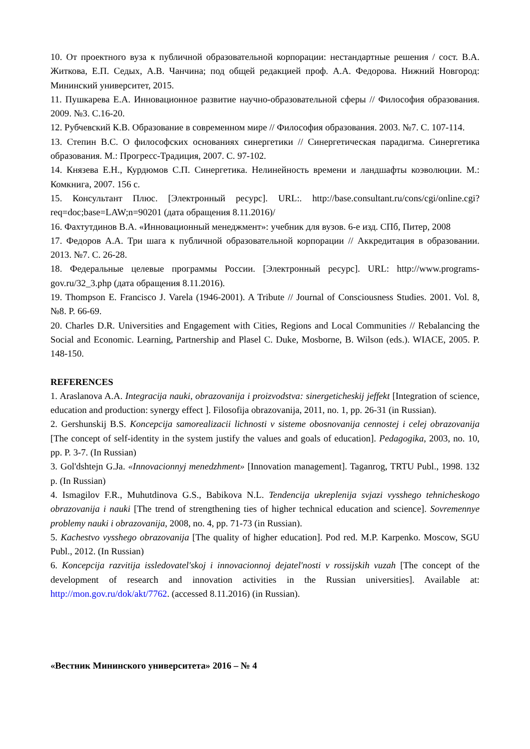10. От проектного вуза к публичной образовательной корпорации: нестандартные решения / сост. В.А. Житкова, Е.П. Седых, А.В. Чанчина; под общей редакцией проф. А.А. Федорова. Нижний Новгород: Мининский университет, 2015.
11. Пушкарева Е.А. Инновационное развитие научно-образовательной сферы // Философия образования. 2009. №3. С.16-20.
12. Рубчевский К.В. Образование в современном мире // Философия образования. 2003. №7. С. 107-114.
13. Степин В.С. О философских основаниях синергетики // Синергетическая парадигма. Синергетика образования. М.: Прогресс-Традиция, 2007. С. 97-102.
14. Князева Е.Н., Курдюмов С.П. Синергетика. Нелинейность времени и ландшафты коэволюции. М.: Комкнига, 2007. 156 с.
15. Консультант Плюс. [Электронный ресурс]. URL:. http://base.consultant.ru/cons/cgi/online.cgi?req=doc;base=LAW;n=90201 (дата обращения 8.11.2016)/
16. Фахтутдинов В.А. «Инновационный менеджмент»: учебник для вузов. 6-е изд. СПб, Питер, 2008
17. Федоров А.А. Три шага к публичной образовательной корпорации // Аккредитация в образовании. 2013. №7. С. 26-28.
18. Федеральные целевые программы России. [Электронный ресурс]. URL: http://www.programs-gov.ru/32_3.php (дата обращения 8.11.2016).
19. Thompson E. Francisco J. Varela (1946-2001). A Tribute // Journal of Consciousness Studies. 2001. Vol. 8, №8. P. 66-69.
20. Charles D.R. Universities and Engagement with Cities, Regions and Local Communities // Rebalancing the Social and Economic. Learning, Partnership and Plasel C. Duke, Mosborne, B. Wilson (eds.). WIACE, 2005. P. 148-150.
REFERENCES
1. Araslanova A.A. Integracija nauki, obrazovanija i proizvodstva: sinergeticheskij jeffekt [Integration of science, education and production: synergy effect ]. Filosofija obrazovanija, 2011, no. 1, pp. 26-31 (in Russian).
2. Gershunskij B.S. Koncepcija samorealizacii lichnosti v sisteme obosnovanija cennostej i celej obrazovanija [The concept of self-identity in the system justify the values and goals of education]. Pedagogika, 2003, no. 10, pp. P. 3-7. (In Russian)
3. Gol'dshtejn G.Ja. «Innovacionnyj menedzhment» [Innovation management]. Taganrog, TRTU Publ., 1998. 132 p. (In Russian)
4. Ismagilov F.R., Muhutdinova G.S., Babikova N.L. Tendencija ukreplenija svjazi vysshego tehnicheskogo obrazovanija i nauki [The trend of strengthening ties of higher technical education and science]. Sovremennye problemy nauki i obrazovanija, 2008, no. 4, pp. 71-73 (in Russian).
5. Kachestvo vysshego obrazovanija [The quality of higher education]. Pod red. M.P. Karpenko. Moscow, SGU Publ., 2012. (In Russian)
6. Koncepcija razvitija issledovatel'skoj i innovacionnoj dejatel'nosti v rossijskih vuzah [The concept of the development of research and innovation activities in the Russian universities]. Available at: http://mon.gov.ru/dok/akt/7762. (accessed 8.11.2016) (in Russian).
«Вестник Мининского университета» 2016 – № 4